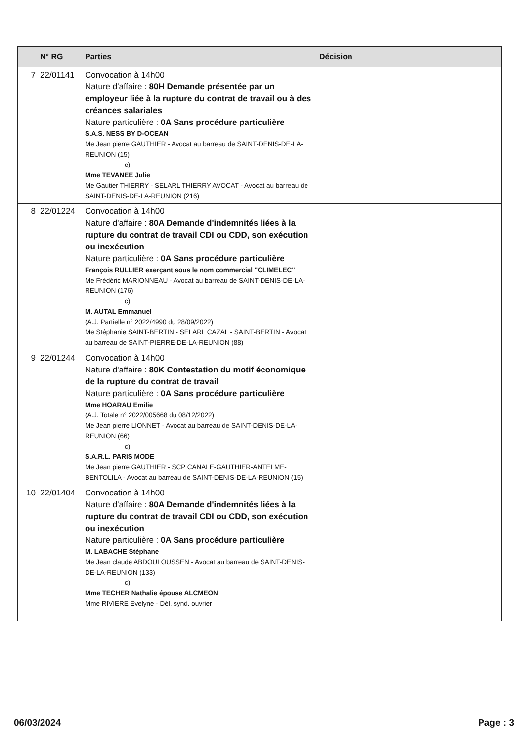| | N° RG | Parties | Décision |
| --- | --- | --- | --- |
| 7 | 22/01141 | Convocation à 14h00 Nature d'affaire : 80H Demande présentée par un employeur liée à la rupture du contrat de travail ou à des créances salariales Nature particulière : 0A Sans procédure particulière S.A.S. NESS BY D-OCEAN Me Jean pierre GAUTHIER - Avocat au barreau de SAINT-DENIS-DE-LA-REUNION (15) c) Mme TEVANEE Julie Me Gautier THIERRY - SELARL THIERRY AVOCAT - Avocat au barreau de SAINT-DENIS-DE-LA-REUNION (216) | |
| 8 | 22/01224 | Convocation à 14h00 Nature d'affaire : 80A Demande d'indemnités liées à la rupture du contrat de travail CDI ou CDD, son exécution ou inexécution Nature particulière : 0A Sans procédure particulière François RULLIER exerçant sous le nom commercial "CLIMELEC" Me Frédéric MARIONNEAU - Avocat au barreau de SAINT-DENIS-DE-LA-REUNION (176) c) M. AUTAL Emmanuel (A.J. Partielle n° 2022/4990 du 28/09/2022) Me Stéphanie SAINT-BERTIN - SELARL CAZAL - SAINT-BERTIN - Avocat au barreau de SAINT-PIERRE-DE-LA-REUNION (88) | |
| 9 | 22/01244 | Convocation à 14h00 Nature d'affaire : 80K Contestation du motif économique de la rupture du contrat de travail Nature particulière : 0A Sans procédure particulière Mme HOARAU Emilie (A.J. Totale n° 2022/005668 du 08/12/2022) Me Jean pierre LIONNET - Avocat au barreau de SAINT-DENIS-DE-LA-REUNION (66) c) S.A.R.L. PARIS MODE Me Jean pierre GAUTHIER - SCP CANALE-GAUTHIER-ANTELME-BENTOLILA - Avocat au barreau de SAINT-DENIS-DE-LA-REUNION (15) | |
| 10 | 22/01404 | Convocation à 14h00 Nature d'affaire : 80A Demande d'indemnités liées à la rupture du contrat de travail CDI ou CDD, son exécution ou inexécution Nature particulière : 0A Sans procédure particulière M. LABACHE Stéphane Me Jean claude ABDOULOUSSEN - Avocat au barreau de SAINT-DENIS-DE-LA-REUNION (133) c) Mme TECHER Nathalie épouse ALCMEON Mme RIVIERE Evelyne - Dél. synd. ouvrier | |
06/03/2024 Page : 3